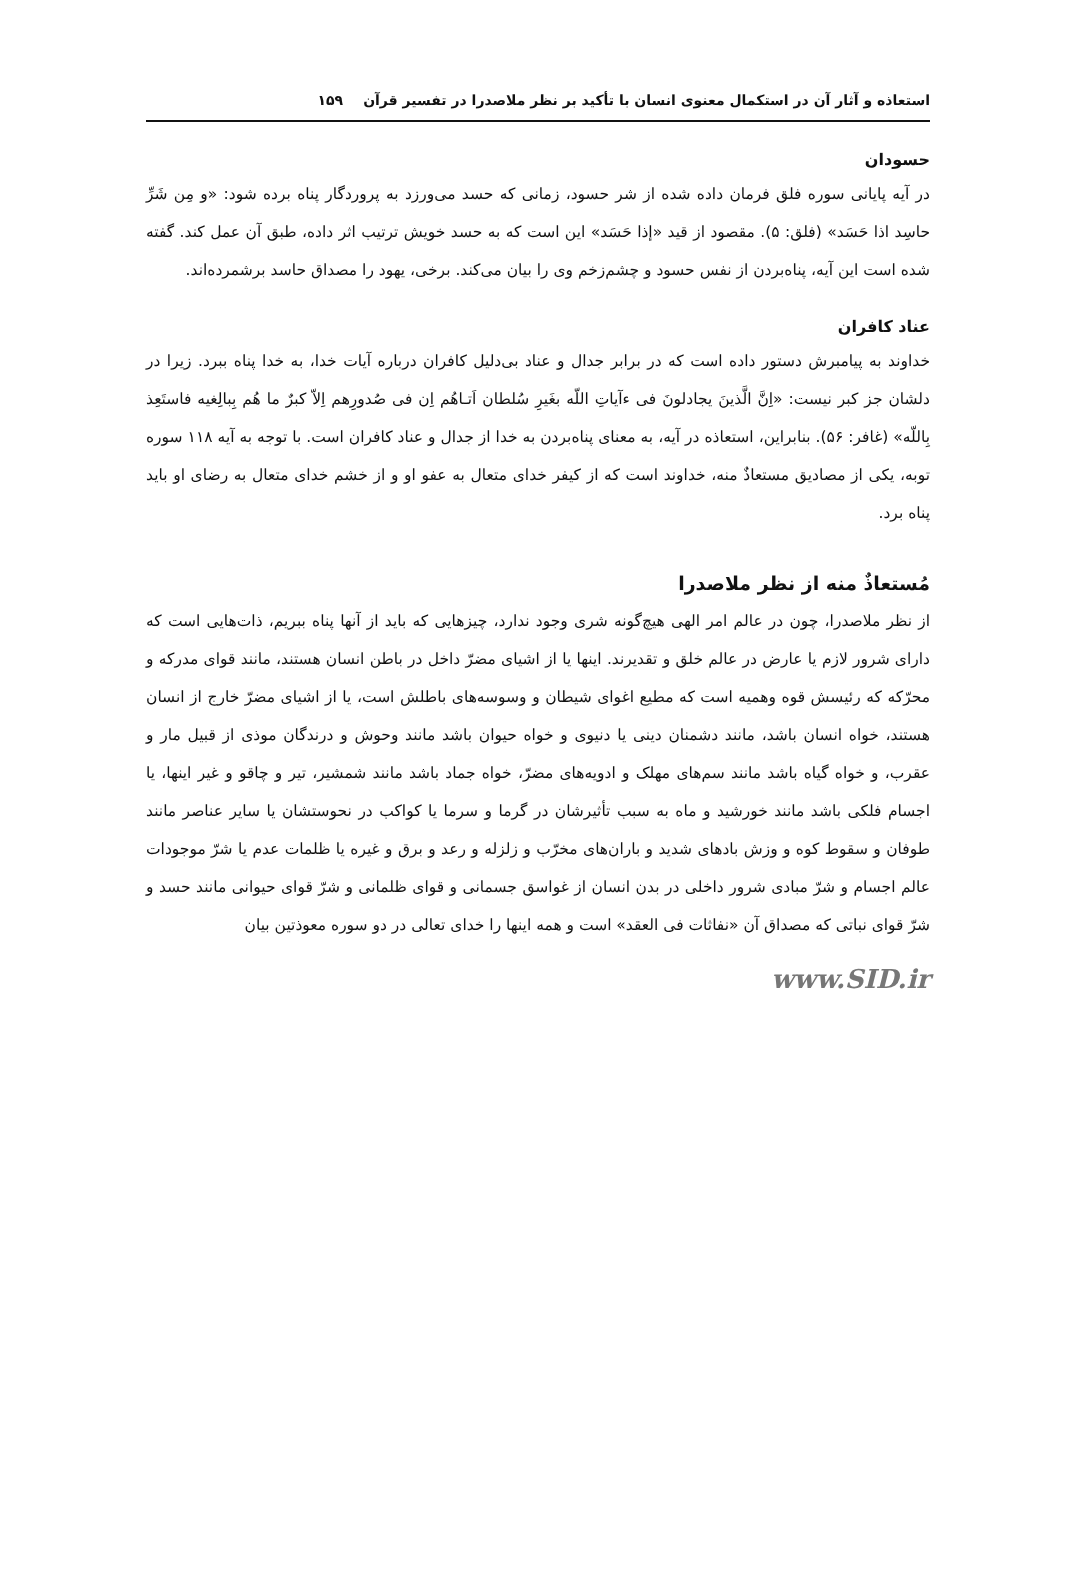استعاذه و آثار آن در استکمال معنوی انسان با تأکید بر نظر ملاصدرا در تفسیر قرآن ۱۵۹
حسودان
در آیه پایانی سوره فلق فرمان داده شده از شر حسود، زمانی که حسد می‌ورزد به پروردگار پناه برده شود: «و مِن شَرِّ حاسِد اذا حَسَد» (فلق: ۵). مقصود از قید «إذا حَسَد» این است که به حسد خویش ترتیب اثر داده، طبق آن عمل کند. گفته شده است این آیه، پناه‌بردن از نفس حسود و چشم‌زخم وی را بیان می‌کند. برخی، یهود را مصداق حاسد برشمرده‌اند.
عناد کافران
خداوند به پیامبرش دستور داده است که در برابر جدال و عناد بی‌دلیل کافران درباره آیات خدا، به خدا پناه ببرد. زیرا در دلشان جز کبر نیست: «اِنَّ الَّذینَ یجادلونَ فی ءآیاتِ اللّه بغَیرِ سُلطان اَتـاهُم اِن فی صُدورِهم اِلاّ کبرٌ ما هُم بِبالِغیه فاستَعِذ بِاللّه» (غافر: ۵۶). بنابراین، استعاذه در آیه، به معنای پناه‌بردن به خدا از جدال و عناد کافران است. با توجه به آیه ۱۱۸ سوره توبه، یکی از مصادیق مستعاذٌ منه، خداوند است که از کیفر خدای متعال به عفو او و از خشم خدای متعال به رضای او باید پناه برد.
مُستعاذٌ منه از نظر ملاصدرا
از نظر ملاصدرا، چون در عالم امر الهی هیچ‌گونه شری وجود ندارد، چیزهایی که باید از آنها پناه ببریم، ذات‌هایی است که دارای شرور لازم یا عارض در عالم خلق و تقدیرند. اینها یا از اشیای مضرّ داخل در باطن انسان هستند، مانند قوای مدرکه و محرّکه که رئیسش قوه وهمیه است که مطیع اغوای شیطان و وسوسه‌های باطلش است، یا از اشیای مضرّ خارج از انسان هستند، خواه انسان باشد، مانند دشمنان دینی یا دنیوی و خواه حیوان باشد مانند وحوش و درندگان موذی از قبیل مار و عقرب، و خواه گیاه باشد مانند سم‌های مهلک و ادویه‌های مضرّ، خواه جماد باشد مانند شمشیر، تیر و چاقو و غیر اینها، یا اجسام فلکی باشد مانند خورشید و ماه به سبب تأثیرشان در گرما و سرما یا کواکب در نحوستشان یا سایر عناصر مانند طوفان و سقوط کوه و وزش بادهای شدید و باران‌های مخرّب و زلزله و رعد و برق و غیره یا ظلمات عدم یا شرّ موجودات عالم اجسام و شرّ مبادی شرور داخلی در بدن انسان از غواسق جسمانی و قوای ظلمانی و شرّ قوای حیوانی مانند حسد و شرّ قوای نباتی که مصداق آن «نفاثات فی العقد» است و همه اینها را خدای تعالی در دو سوره معوذتین بیان
www.SID.ir